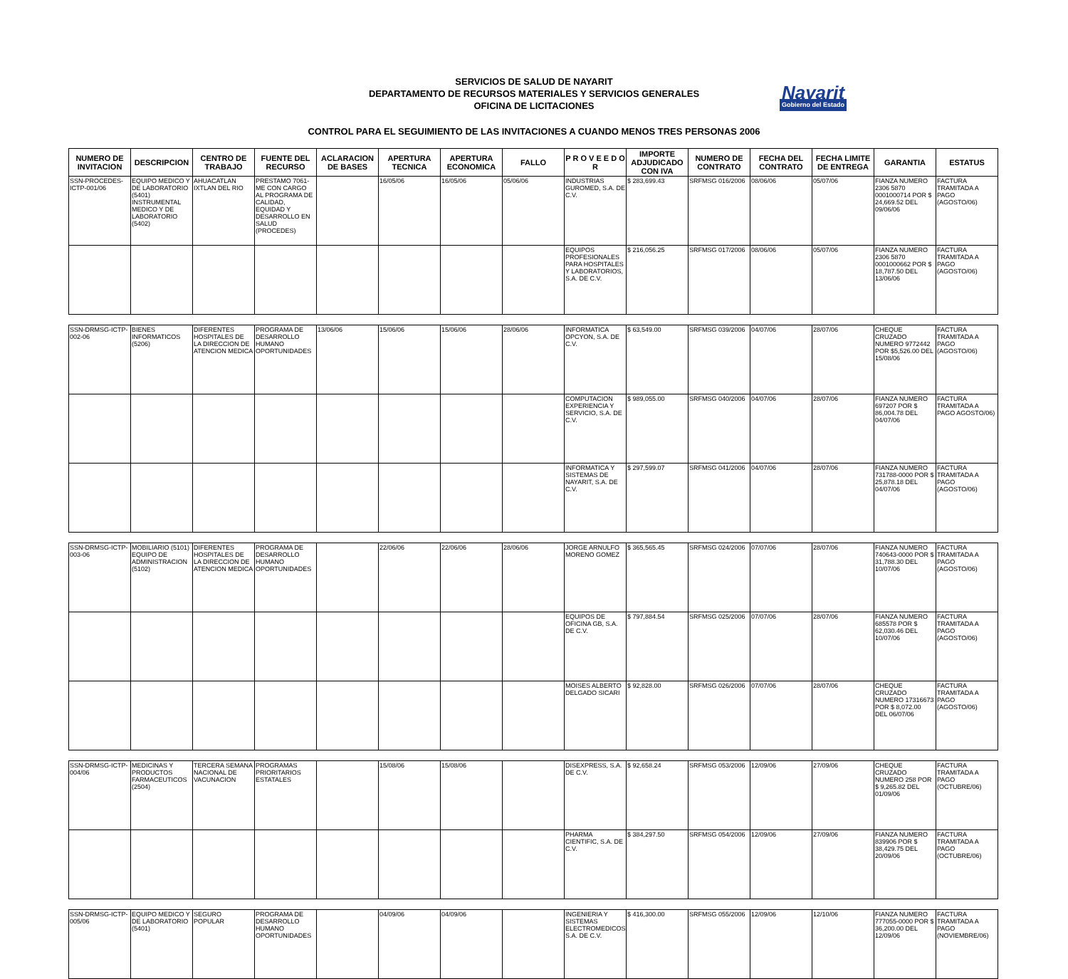SERVICIOS DE SALUD DE NAYARIT
DEPARTAMENTO DE RECURSOS MATERIALES Y SERVICIOS GENERALES
OFICINA DE LICITACIONES
Nayarit
Gobierno del Estado
CONTROL PARA EL SEGUIMIENTO DE LAS INVITACIONES A CUANDO MENOS TRES PERSONAS 2006
| NUMERO DE INVITACION | DESCRIPCION | CENTRO DE TRABAJO | FUENTE DEL RECURSO | ACLARACION DE BASES | APERTURA TECNICA | APERTURA ECONOMICA | FALLO | P R O V E E D O R | IMPORTE ADJUDICADO CON IVA | NUMERO DE CONTRATO | FECHA DEL CONTRATO | FECHA LIMITE DE ENTREGA | GARANTIA | ESTATUS |
| --- | --- | --- | --- | --- | --- | --- | --- | --- | --- | --- | --- | --- | --- | --- |
| SSN-PROCEDES-ICTP-001/06 | EQUIPO MEDICO Y DE LABORATORIO (5401) INSTRUMENTAL MEDICO Y DE LABORATORIO (5402) | AHUACATLAN IXTLAN DEL RIO | PRESTAMO 7061-ME CON CARGO AL PROGRAMA DE CALIDAD, EQUIDAD Y DESARROLLO EN SALUD (PROCEDES) | | 16/05/06 | 16/05/06 | 05/06/06 | INDUSTRIAS GUROMED, S.A. DE C.V. | $ 283,699.43 | SRFMSG 016/2006 | 08/06/06 | 05/07/06 | FIANZA NUMERO 2306 5870 0001000714 POR $ 24,669.52 DEL 09/06/06 | FACTURA TRAMITADA A PAGO (AGOSTO/06) |
| | | | | | | | | EQUIPOS PROFESIONALES PARA HOSPITALES Y LABORATORIOS, S.A. DE C.V. | $ 216,056.25 | SRFMSG 017/2006 | 08/06/06 | 05/07/06 | FIANZA NUMERO 2306 5870 0001000662 POR $ 18,787.50 DEL 13/06/06 | FACTURA TRAMITADA A PAGO (AGOSTO/06) |
| SSN-DRMSG-ICTP-002-06 | BIENES INFORMATICOS (5206) | DIFERENTES HOSPITALES DE LA DIRECCION DE ATENCION MEDICA | PROGRAMA DE DESARROLLO HUMANO OPORTUNIDADES | 13/06/06 | 15/06/06 | 15/06/06 | 28/06/06 | INFORMATICA OPCYON, S.A. DE C.V. | $ 63,549.00 | SRFMSG 039/2006 | 04/07/06 | 28/07/06 | CHEQUE CRUZADO NUMERO 9772442 POR $5,526.00 DEL 15/08/06 | FACTURA TRAMITADA A PAGO (AGOSTO/06) |
| | | | | | | | | COMPUTACION EXPERIENCIA Y SERVICIO, S.A. DE C.V. | $ 989,055.00 | SRFMSG 040/2006 | 04/07/06 | 28/07/06 | FIANZA NUMERO 697207 POR $ 86,004.78 DEL 04/07/06 | FACTURA TRAMITADA A PAGO AGOSTO/06) |
| | | | | | | | | INFORMATICA Y SISTEMAS DE NAYARIT, S.A. DE C.V. | $ 297,599.07 | SRFMSG 041/2006 | 04/07/06 | 28/07/06 | FIANZA NUMERO 731788-0000 POR $ 25,878.18 DEL 04/07/06 | FACTURA TRAMITADA A PAGO (AGOSTO/06) |
| SSN-DRMSG-ICTP-003-06 | MOBILIARIO (5101) EQUIPO DE ADMINISTRACION (5102) | DIFERENTES HOSPITALES DE LA DIRECCION DE ATENCION MEDICA | PROGRAMA DE DESARROLLO HUMANO OPORTUNIDADES | | 22/06/06 | 22/06/06 | 28/06/06 | JORGE ARNULFO MORENO GOMEZ | $ 365,565.45 | SRFMSG 024/2006 | 07/07/06 | 28/07/06 | FIANZA NUMERO 740643-0000 POR $ 31,788.30 DEL 10/07/06 | FACTURA TRAMITADA A PAGO (AGOSTO/06) |
| | | | | | | | | EQUIPOS DE OFICINA GB, S.A. DE C.V. | $ 797,884.54 | SRFMSG 025/2006 | 07/07/06 | 28/07/06 | FIANZA NUMERO 685578 POR $ 62,030.46 DEL 10/07/06 | FACTURA TRAMITADA A PAGO (AGOSTO/06) |
| | | | | | | | | MOISES ALBERTO DELGADO SICARI | $ 92,828.00 | SRFMSG 026/2006 | 07/07/06 | 28/07/06 | CHEQUE CRUZADO NUMERO 17316673 POR $ 8,072.00 DEL 06/07/06 | FACTURA TRAMITADA A PAGO (AGOSTO/06) |
| SSN-DRMSG-ICTP-004/06 | MEDICINAS Y PRODUCTOS FARMACEUTICOS (2504) | TERCERA SEMANA NACIONAL DE VACUNACION | PROGRAMAS PRIORITARIOS ESTATALES | | 15/08/06 | 15/08/06 | | DISEXPRESS, S.A. DE C.V. | $ 92,658.24 | SRFMSG 053/2006 | 12/09/06 | 27/09/06 | CHEQUE CRUZADO NUMERO 258 POR $ 9,265.82 DEL 01/09/06 | FACTURA TRAMITADA A PAGO (OCTUBRE/06) |
| | | | | | | | | PHARMA CIENTIFIC, S.A. DE C.V. | $ 384,297.50 | SRFMSG 054/2006 | 12/09/06 | 27/09/06 | FIANZA NUMERO 839906 POR $ 38,429.75 DEL 20/09/06 | FACTURA TRAMITADA A PAGO (OCTUBRE/06) |
| SSN-DRMSG-ICTP-005/06 | EQUIPO MEDICO Y DE LABORATORIO (5401) | SEGURO POPULAR | PROGRAMA DE DESARROLLO HUMANO OPORTUNIDADES | | 04/09/06 | 04/09/06 | | INGENIERIA Y SISTEMAS ELECTROMEDICOS, S.A. DE C.V. | $ 416,300.00 | SRFMSG 055/2006 | 12/09/06 | 12/10/06 | FIANZA NUMERO 777055-0000 POR $ 36,200.00 DEL 12/09/06 | FACTURA TRAMITADA A PAGO (NOVIEMBRE/06) |